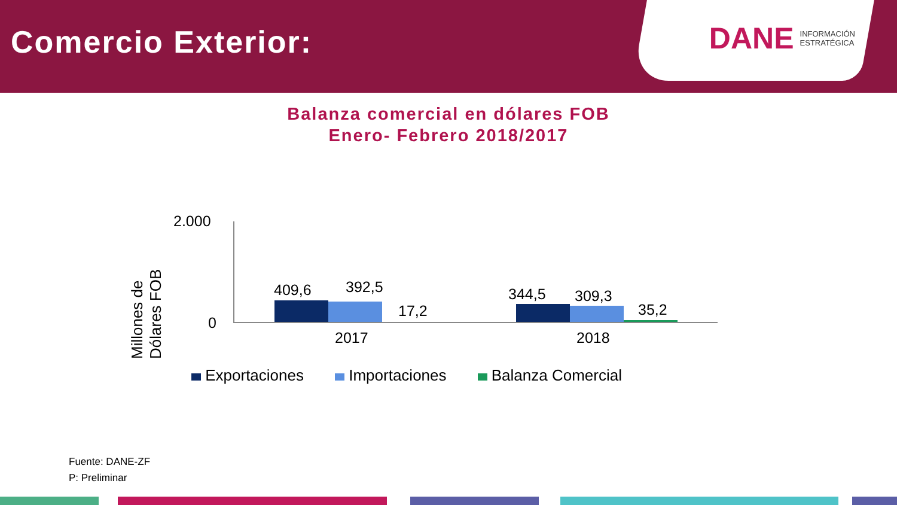Comercio Exterior:
DANE INFORMACIÓN
ESTRATÉGICA
Balanza comercial en dólares FOB
Enero- Febrero 2018/2017
Millones de Dólares FOB
2.000
0
409,6 392,5
17,2
344,5 309,3
35,2
2017 2018
Exportaciones Importaciones Balanza Comercial
Fuente: DANE-ZF
P: Preliminar